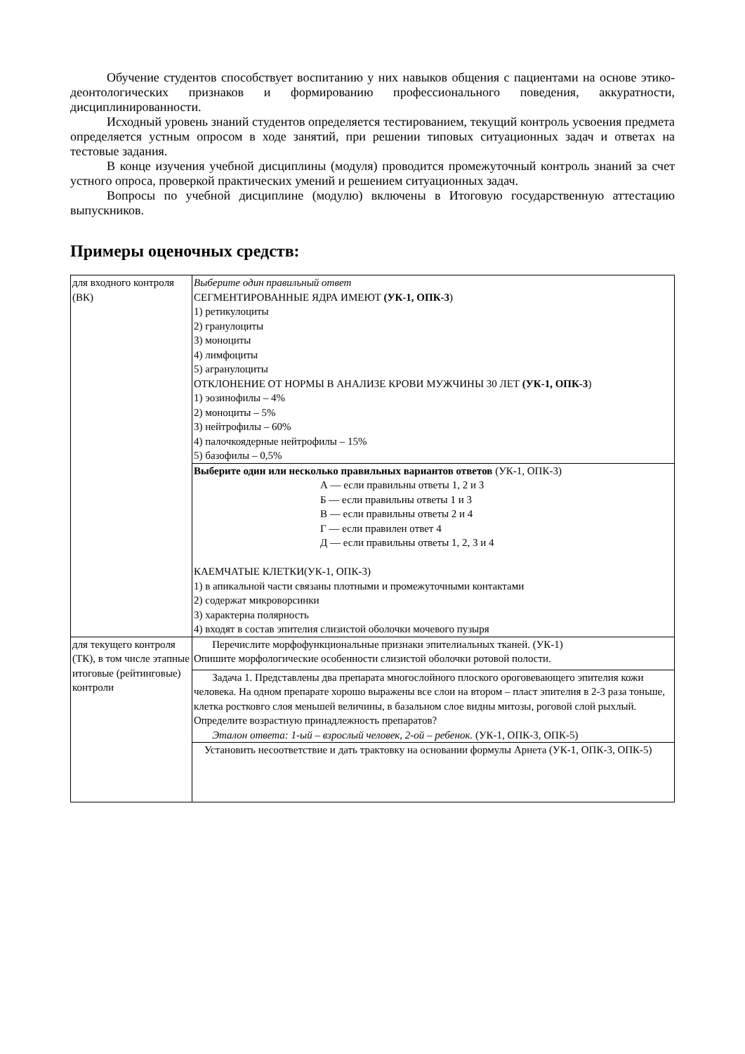Обучение студентов способствует воспитанию у них навыков общения с пациентами на основе этико-деонтологических признаков и формированию профессионального поведения, аккуратности, дисциплинированности.
Исходный уровень знаний студентов определяется тестированием, текущий контроль усвоения предмета определяется устным опросом в ходе занятий, при решении типовых ситуационных задач и ответах на тестовые задания.
В конце изучения учебной дисциплины (модуля) проводится промежуточный контроль знаний за счет устного опроса, проверкой практических умений и решением ситуационных задач.
Вопросы по учебной дисциплине (модулю) включены в Итоговую государственную аттестацию выпускников.
Примеры оценочных средств:
| для входного контроля (ВК) | Выберите один правильный ответ СЕГМЕНТИРОВАННЫЕ ЯДРА ИМЕЮТ (УК-1, ОПК-3 ) 1) ретикулоциты 2) гранулоциты 3) моноциты 4) лимфоциты 5) агранулоциты ОТКЛОНЕНИЕ ОТ НОРМЫ В АНАЛИЗЕ КРОВИ МУЖЧИНЫ 30 ЛЕТ (УК-1, ОПК-3 ) 1) эозинофилы – 4% 2) моноциты – 5% 3) нейтрофилы – 60% 4) палочкоядерные нейтрофилы – 15% 5) базофилы – 0,5% |
| | Выберите один или несколько правильных вариантов ответов (УК-1, ОПК-3) А — если правильны ответы 1, 2 и 3 Б — если правильны ответы 1 и 3 В — если правильны ответы 2 и 4 Г — если правилен ответ 4 Д — если правильны ответы 1, 2, 3 и 4 КАЕМЧАТЫЕ КЛЕТКИ(УК-1, ОПК-3) 1) в апикальной части связаны плотными и промежуточными контактами 2) содержат микроворсинки 3) характерна полярность 4) входят в состав эпителия слизистой оболочки мочевого пузыря |
| для текущего контроля (ТК), в том числе этапные итоговые (рейтинговые) контроли | Перечислите морфофункциональные признаки эпителиальных тканей. (УК-1) Опишите морфологические особенности слизистой оболочки ротовой полости. |
| | Задача 1. Представлены два препарата многослойного плоского ороговевающего эпителия кожи человека. На одном препарате хорошо выражены все слои на втором – пласт эпителия в 2-3 раза тоньше, клетка ростковго слоя меньшей величины, в базальном слое видны митозы, роговой слой рыхлый. Определите возрастную принадлежность препаратов? Эталон ответа: 1-ый – взрослый человек, 2-ой – ребенок. (УК-1, ОПК-3, ОПК-5) |
| | Установить несоответствие и дать трактовку на основании формулы Арнета (УК-1, ОПК-3, ОПК-5) |